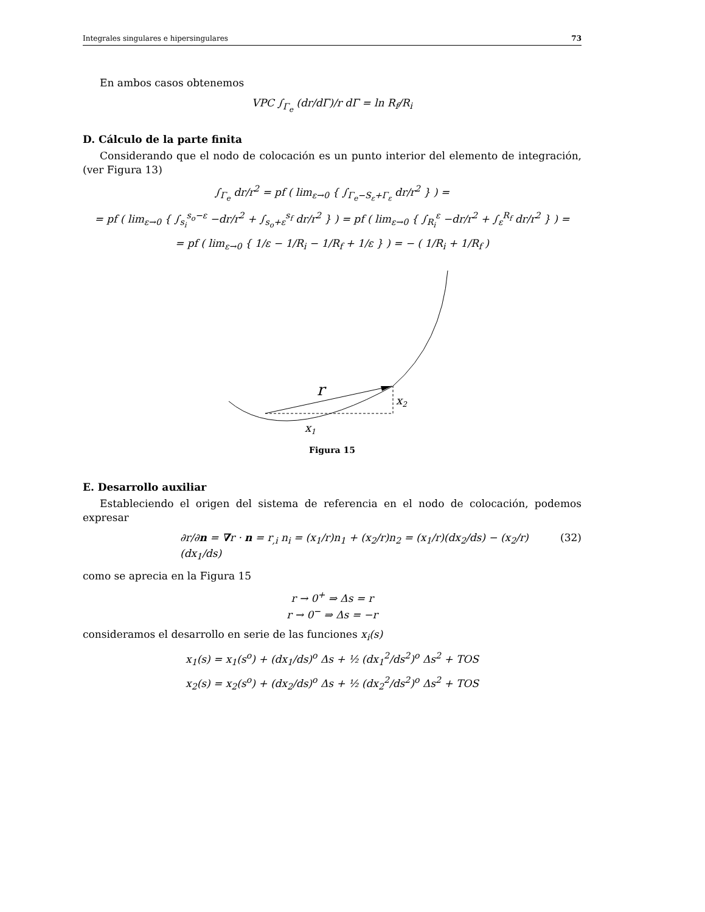Integrales singulares e hipersingulares 73
En ambos casos obtenemos
VPC ∫<sub>Γ<sub>e</sub></sub> (dr/dΓ)/r dΓ = ln R<sub>f</sub>/R<sub>i</sub>
D. Cálculo de la parte finita
Considerando que el nodo de colocación es un punto interior del elemento de integración, (ver Figura 13)
∫<sub>Γ<sub>e</sub></sub> dr/r<sup>2</sup> = pf ( lim<sub>ε→0</sub> { ∫<sub>Γ<sub>e</sub>−S<sub>ε</sub>+Γ<sub>ε</sub></sub> dr/r<sup>2</sup> } ) =
= pf ( lim<sub>ε→0</sub> { ∫<sub>s<sub>i</sub></sub><sup>s<sub>o</sub>−ε</sup> −dr/r<sup>2</sup> + ∫<sub>s<sub>o</sub>+ε</sub><sup>s<sub>f</sub></sup> dr/r<sup>2</sup> } ) = pf ( lim<sub>ε→0</sub> { ∫<sub>R<sub>i</sub></sub><sup>ε</sup> −dr/r<sup>2</sup> + ∫<sub>ε</sub><sup>R<sub>f</sub></sup> dr/r<sup>2</sup> } ) =
= pf ( lim<sub>ε→0</sub> { 1/ε − 1/R<sub>i</sub> − 1/R<sub>f</sub> + 1/ε } ) = − ( 1/R<sub>i</sub> + 1/R<sub>f</sub> )
r
x2
x1
Figura 15
E. Desarrollo auxiliar
Estableciendo el origen del sistema de referencia en el nodo de colocación, podemos expresar
∂r/∂n = ∇r · n = r<sub>,i</sub> n<sub>i</sub> = (x<sub>1</sub>/r)n<sub>1</sub> + (x<sub>2</sub>/r)n<sub>2</sub> = (x<sub>1</sub>/r)(dx<sub>2</sub>/ds) − (x<sub>2</sub>/r)(dx<sub>1</sub>/ds) (32)
como se aprecia en la Figura 15
r → 0<sup>+</sup> ⇒ Δs = r
r → 0<sup>−</sup> ⇒ Δs = −r
consideramos el desarrollo en serie de las funciones x<sub>i</sub>(s)
x<sub>1</sub>(s) = x<sub>1</sub>(s<sup>o</sup>) + (dx<sub>1</sub>/ds)<sup>o</sup> Δs + ½ (dx<sub>1</sub><sup>2</sup>/ds<sup>2</sup>)<sup>o</sup> Δs<sup>2</sup> + TOS
x<sub>2</sub>(s) = x<sub>2</sub>(s<sup>o</sup>) + (dx<sub>2</sub>/ds)<sup>o</sup> Δs + ½ (dx<sub>2</sub><sup>2</sup>/ds<sup>2</sup>)<sup>o</sup> Δs<sup>2</sup> + TOS